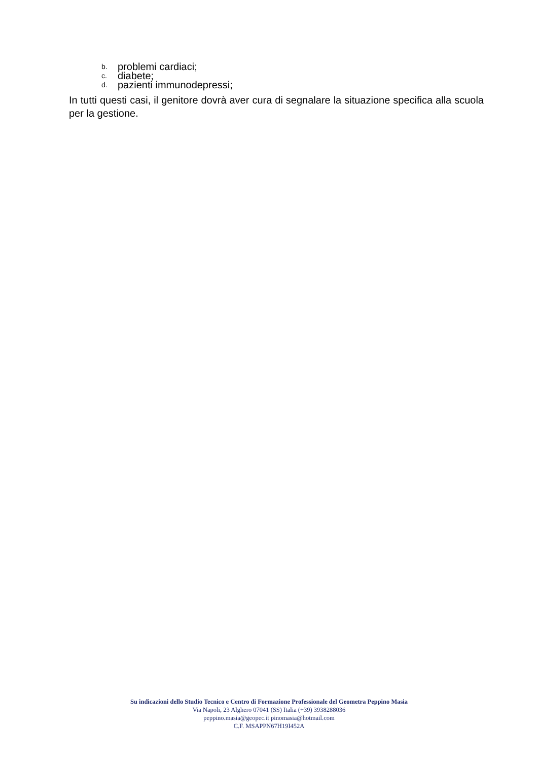b. problemi cardiaci;
c. diabete;
d. pazienti immunodepressi;
In tutti questi casi, il genitore dovrà aver cura di segnalare la situazione specifica alla scuola per la gestione.
Su indicazioni dello Studio Tecnico e Centro di Formazione Professionale del Geometra Peppino Masia
Via Napoli, 23 Alghero 07041 (SS) Italia (+39) 3938288036
peppino.masia@geopec.it pinomasia@hotmail.com
C.F. MSAPPN67H19I452A